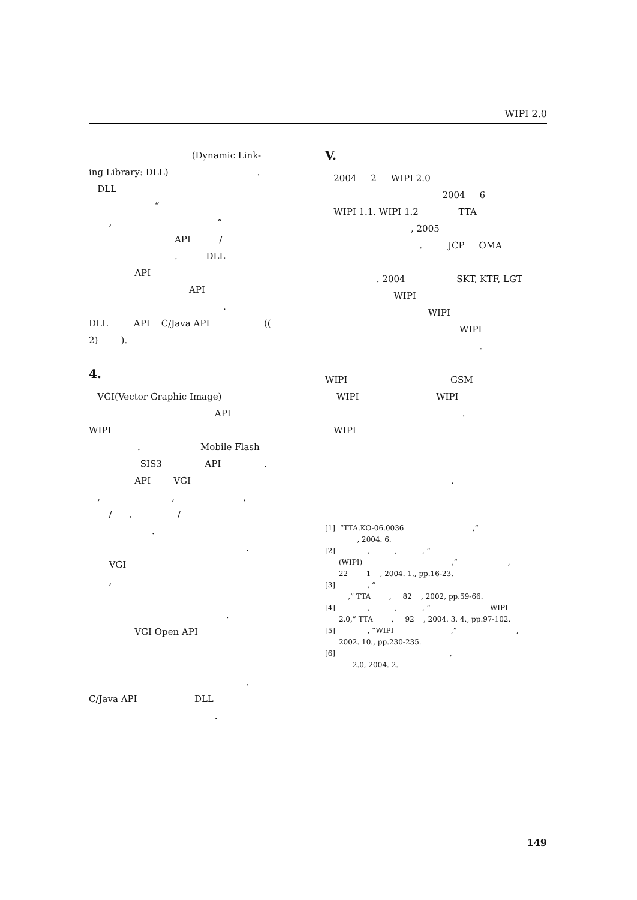WIPI 2.0
(Dynamic Link-
ing Library: DLL) .
DLL
“
, ”
API /
. DLL
API
API
.
DLL API C/Java API ((
2) ).
4.
VGI(Vector Graphic Image)
API
WIPI
. Mobile Flash
SIS3 API .
API VGI
, , ,
/ , /
.
.
VGI
,
.
VGI Open API
.
C/Java API DLL
.
V.
2004 2 WIPI 2.0
2004 6
WIPI 1.1. WIPI 1.2 TTA
, 2005
. JCP OMA
. 2004 SKT, KTF, LGT
WIPI
WIPI
WIPI
.
WIPI GSM
WIPI WIPI
.
WIPI
.
[1] “TTA.KO-06.0036 ,”
, 2004. 6.
[2] , , , “
(WIPI) ,” ,
22 1 , 2004. 1., pp.16-23.
[3] , “
,” TTA , 82 , 2002, pp.59-66.
[4] , , , “ WIPI
2.0,” TTA , 92 , 2004. 3. 4., pp.97-102.
[5] , “WIPI ,” ,
2002. 10., pp.230-235.
[6] ,
2.0, 2004. 2.
149